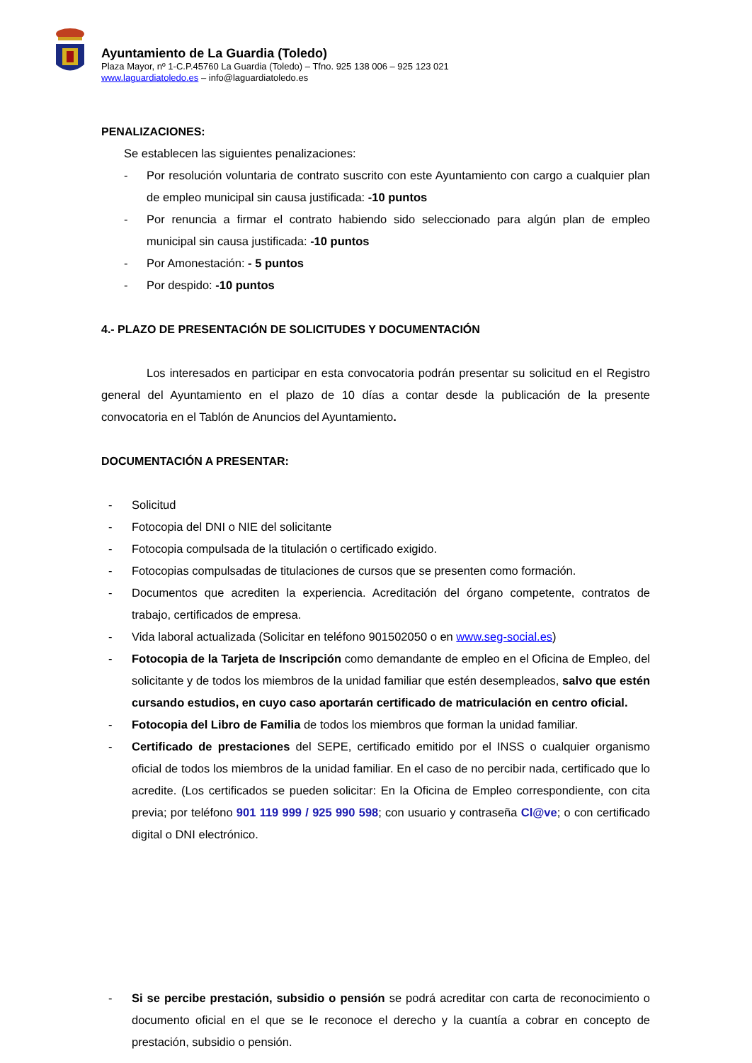Ayuntamiento de La Guardia (Toledo)
Plaza Mayor, nº 1-C.P.45760 La Guardia (Toledo) – Tfno. 925 138 006 – 925 123 021
www.laguardiatoledo.es – info@laguardiatoledo.es
PENALIZACIONES:
Se establecen las siguientes penalizaciones:
- Por resolución voluntaria de contrato suscrito con este Ayuntamiento con cargo a cualquier plan de empleo municipal sin causa justificada: -10 puntos
- Por renuncia a firmar el contrato habiendo sido seleccionado para algún plan de empleo municipal sin causa justificada: -10 puntos
- Por Amonestación: - 5 puntos
- Por despido: -10 puntos
4.- PLAZO DE PRESENTACIÓN DE SOLICITUDES Y DOCUMENTACIÓN
Los interesados en participar en esta convocatoria podrán presentar su solicitud en el Registro general del Ayuntamiento en el plazo de 10 días a contar desde la publicación de la presente convocatoria en el Tablón de Anuncios del Ayuntamiento.
DOCUMENTACIÓN A PRESENTAR:
- Solicitud
- Fotocopia del DNI o NIE del solicitante
- Fotocopia compulsada de la titulación o certificado exigido.
- Fotocopias compulsadas de titulaciones de cursos que se presenten como formación.
- Documentos que acrediten la experiencia. Acreditación del órgano competente, contratos de trabajo, certificados de empresa.
- Vida laboral actualizada (Solicitar en teléfono 901502050 o en www.seg-social.es)
- Fotocopia de la Tarjeta de Inscripción como demandante de empleo en el Oficina de Empleo, del solicitante y de todos los miembros de la unidad familiar que estén desempleados, salvo que estén cursando estudios, en cuyo caso aportarán certificado de matriculación en centro oficial.
- Fotocopia del Libro de Familia de todos los miembros que forman la unidad familiar.
- Certificado de prestaciones del SEPE, certificado emitido por el INSS o cualquier organismo oficial de todos los miembros de la unidad familiar. En el caso de no percibir nada, certificado que lo acredite. (Los certificados se pueden solicitar: En la Oficina de Empleo correspondiente, con cita previa; por teléfono 901 119 999 / 925 990 598; con usuario y contraseña Cl@ve; o con certificado digital o DNI electrónico.
- Si se percibe prestación, subsidio o pensión se podrá acreditar con carta de reconocimiento o documento oficial en el que se le reconoce el derecho y la cuantía a cobrar en concepto de prestación, subsidio o pensión.